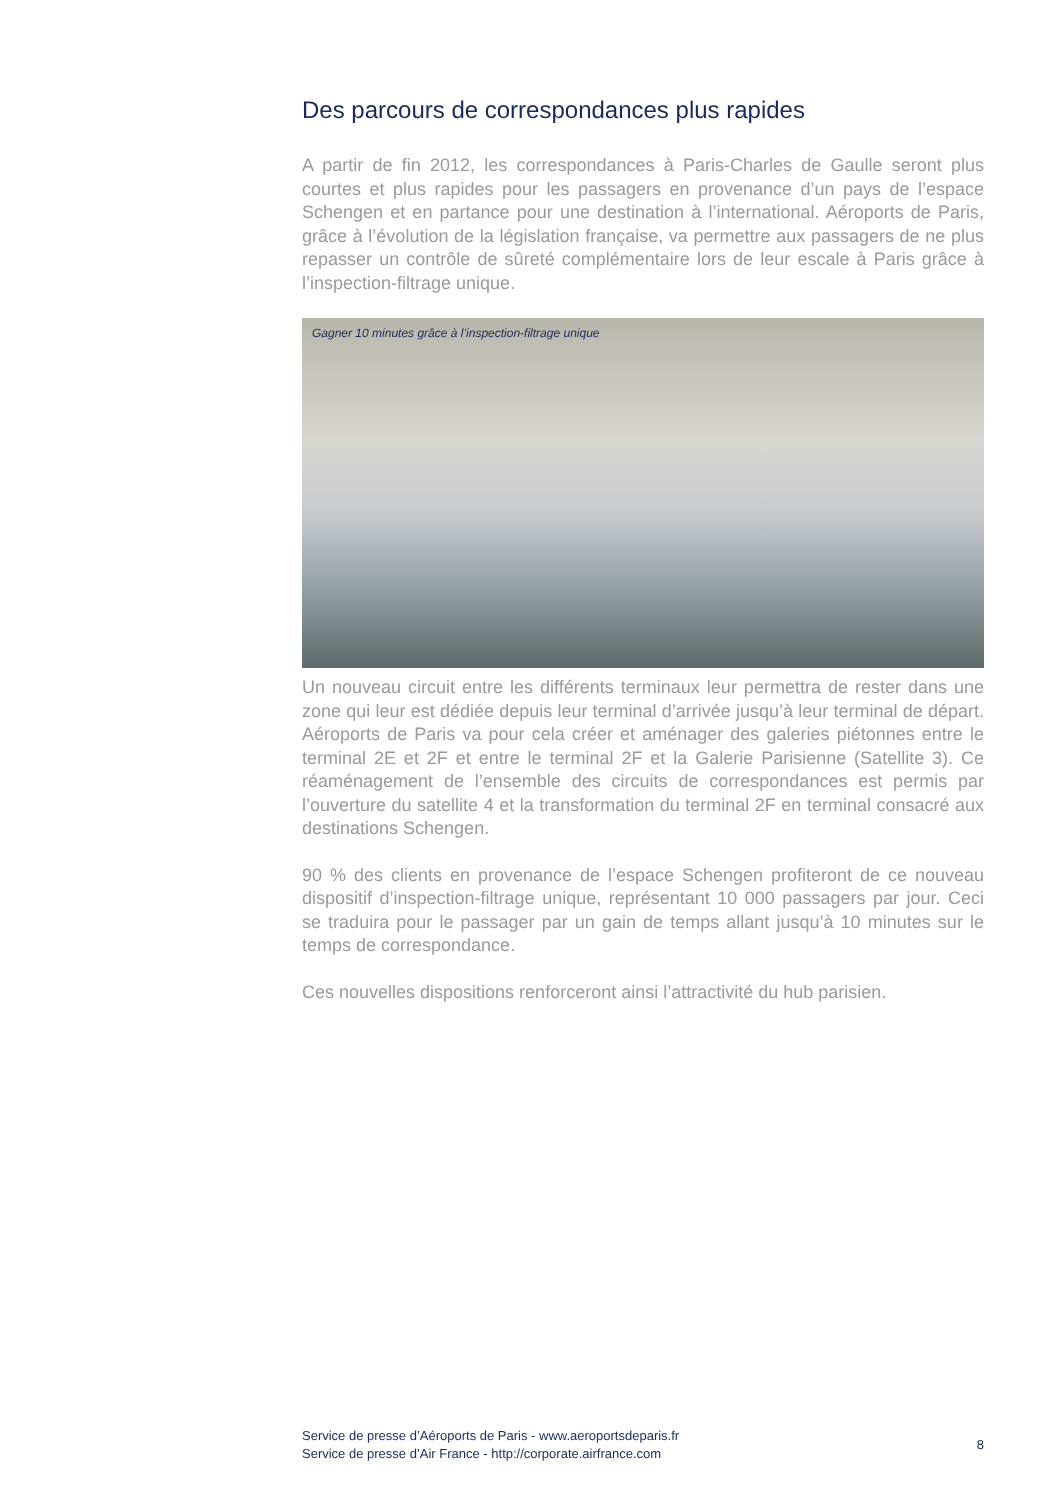Des parcours de correspondances plus rapides
A partir de fin 2012, les correspondances à Paris-Charles de Gaulle seront plus courtes et plus rapides pour les passagers en provenance d’un pays de l’espace Schengen et en partance pour une destination à l’international. Aéroports de Paris, grâce à l’évolution de la législation française, va permettre aux passagers de ne plus repasser un contrôle de sûreté complémentaire lors de leur escale à Paris grâce à l’inspection-filtrage unique.
Gagner 10 minutes grâce à l’inspection-filtrage unique
Un nouveau circuit entre les différents terminaux leur permettra de rester dans une zone qui leur est dédiée depuis leur terminal d’arrivée jusqu’à leur terminal de départ. Aéroports de Paris va pour cela créer et aménager des galeries piétonnes entre le terminal 2E et 2F et entre le terminal 2F et la Galerie Parisienne (Satellite 3). Ce réaménagement de l’ensemble des circuits de correspondances est permis par l’ouverture du satellite 4 et la transformation du terminal 2F en terminal consacré aux destinations Schengen.
90 % des clients en provenance de l’espace Schengen profiteront de ce nouveau dispositif d’inspection-filtrage unique, représentant 10 000 passagers par jour. Ceci se traduira pour le passager par un gain de temps allant jusqu’à 10 minutes sur le temps de correspondance.
Ces nouvelles dispositions renforceront ainsi l’attractivité du hub parisien.
Service de presse d’Aéroports de Paris - www.aeroportsdeparis.fr
Service de presse d’Air France - http://corporate.airfrance.com
8